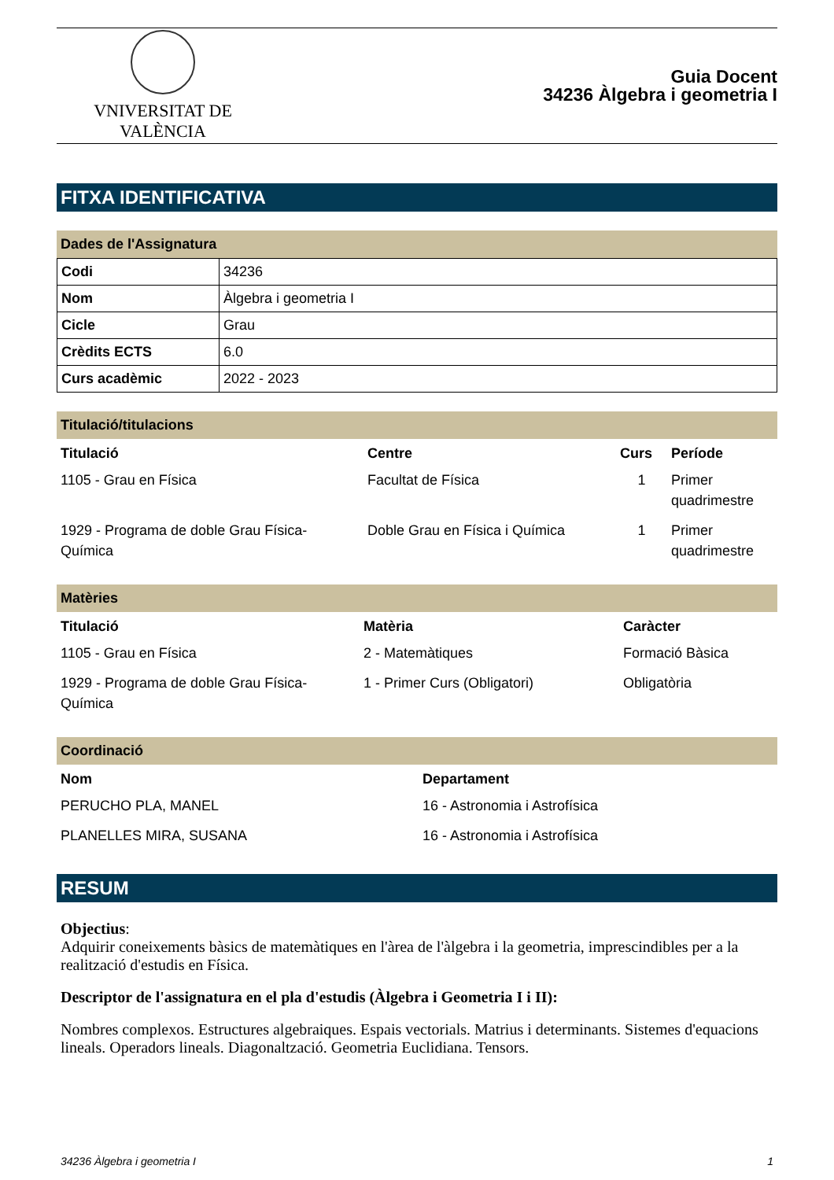VNIVERSITAT DE VALÈNCIA
Guia Docent
34236 Àlgebra i geometria I
FITXA IDENTIFICATIVA
Dades de l'Assignatura
| Codi | 34236 |
| Nom | Àlgebra i geometria I |
| Cicle | Grau |
| Crèdits ECTS | 6.0 |
| Curs acadèmic | 2022 - 2023 |
Titulació/titulacions
| Titulació | Centre | Curs | Període |
| --- | --- | --- | --- |
| 1105 - Grau en Física | Facultat de Física | 1 | Primer quadrimestre |
| 1929 - Programa de doble Grau Física-Química | Doble Grau en Física i Química | 1 | Primer quadrimestre |
Matèries
| Titulació | Matèria | Caràcter |
| --- | --- | --- |
| 1105 - Grau en Física | 2 - Matemàtiques | Formació Bàsica |
| 1929 - Programa de doble Grau Física-Química | 1 - Primer Curs (Obligatori) | Obligatòria |
Coordinació
| Nom | Departament |
| --- | --- |
| PERUCHO PLA, MANEL | 16 - Astronomia i Astrofísica |
| PLANELLES MIRA, SUSANA | 16 - Astronomia i Astrofísica |
RESUM
Objectius:
Adquirir coneixements bàsics de matemàtiques en l'àrea de l'àlgebra i la geometria, imprescindibles per a la realització d'estudis en Física.
Descriptor de l'assignatura en el pla d'estudis (Àlgebra i Geometria I i II):
Nombres complexos. Estructures algebraiques. Espais vectorials. Matrius i determinants. Sistemes d'equacions lineals. Operadors lineals. Diagonaltzació. Geometria Euclidiana. Tensors.
34236 Àlgebra i geometria I 1